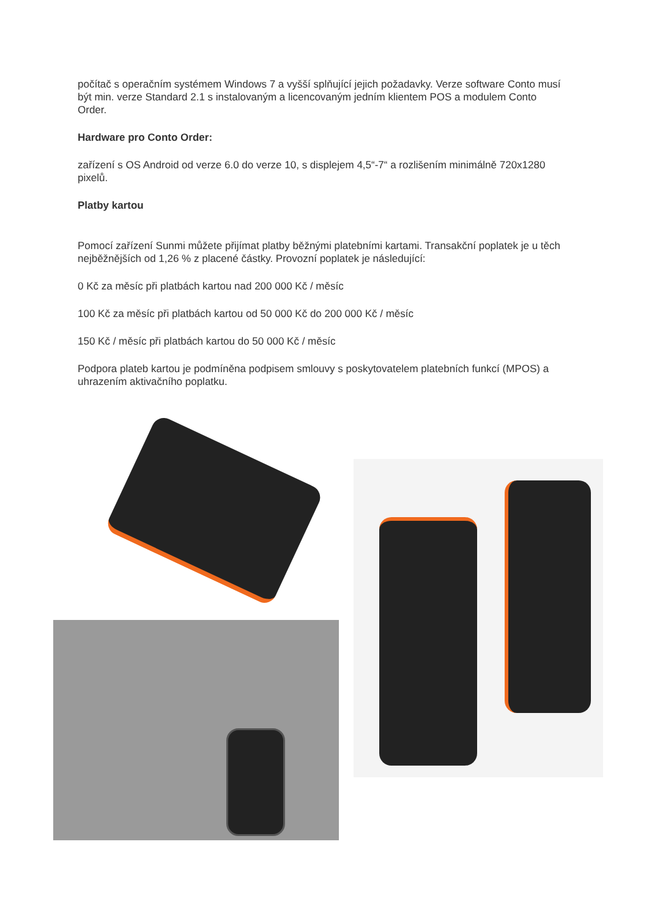počítač s operačním systémem Windows 7 a vyšší splňující jejich požadavky. Verze software Conto musí být min. verze Standard 2.1 s instalovaným a licencovaným jedním klientem POS a modulem Conto Order.
Hardware pro Conto Order:
zařízení s OS Android od verze 6.0 do verze 10, s displejem 4,5“-7“ a rozlišením minimálně 720x1280 pixelů.
Platby kartou
Pomocí zařízení Sunmi můžete přijímat platby běžnými platebními kartami. Transakční poplatek je u těch nejběžnějších od 1,26 % z placené částky. Provozní poplatek je následující:
0 Kč za měsíc při platbách kartou nad 200 000 Kč / měsíc
100 Kč za měsíc při platbách kartou od 50 000 Kč do 200 000 Kč / měsíc
150 Kč / měsíc při platbách kartou do 50 000 Kč / měsíc
Podpora plateb kartou je podmíněna podpisem smlouvy s poskytovatelem platebních funkcí (MPOS) a uhrazením aktivačního poplatku.